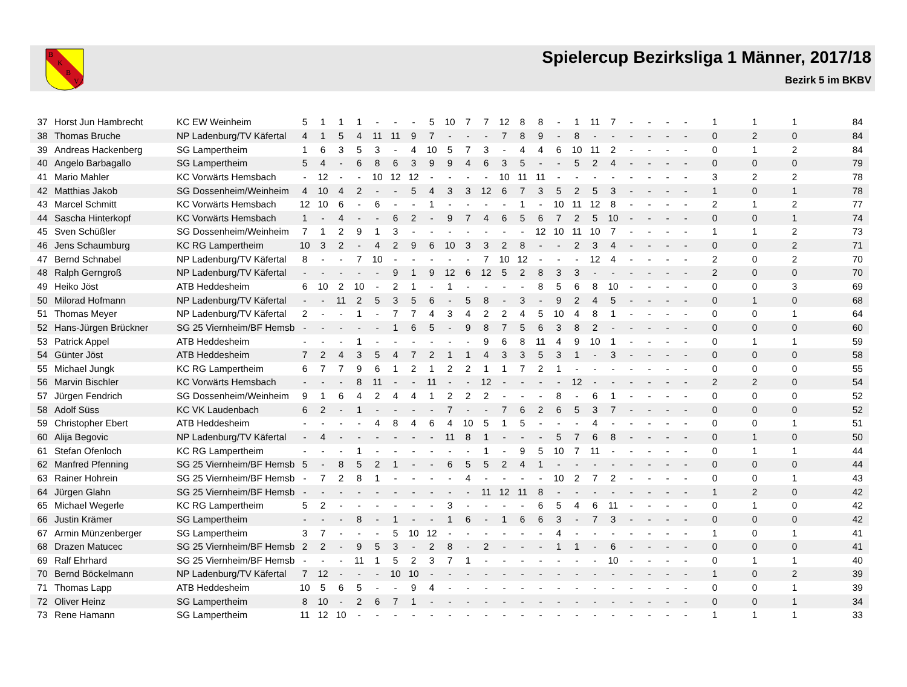B
K
B
V
Spielercup Bezirksliga 1 Männer, 2017/18
Bezirk 5 im BKBV
| 37 | Horst Jun Hambrecht | KC EW Weinheim | 5 | 1 | 1 | 1 | - | - | - | 5 | 10 | 7 | 7 | 12 | 8 | 8 | - | 1 | 11 | 7 | - | - | - | - | 1 | 1 | 1 | 84 |
| 38 | Thomas Bruche | NP Ladenburg/TV Käfertal | 4 | 1 | 5 | 4 | 11 | 11 | 9 | 7 | - | - | - | 7 | 8 | 9 | - | 8 | - | - | - | - | - | - | 0 | 2 | 0 | 84 |
| 39 | Andreas Hackenberg | SG Lampertheim | 1 | 6 | 3 | 5 | 3 | - | 4 | 10 | 5 | 7 | 3 | - | 4 | 4 | 6 | 10 | 11 | 2 | - | - | - | - | 0 | 1 | 2 | 84 |
| 40 | Angelo Barbagallo | SG Lampertheim | 5 | 4 | - | 6 | 8 | 6 | 3 | 9 | 9 | 4 | 6 | 3 | 5 | - | - | 5 | 2 | 4 | - | - | - | - | 0 | 0 | 0 | 79 |
| 41 | Mario Mahler | KC Vorwärts Hemsbach | - | 12 | - | - | 10 | 12 | 12 | - | - | - | - | 10 | 11 | 11 | - | - | - | - | - | - | - | - | 3 | 2 | 2 | 78 |
| 42 | Matthias Jakob | SG Dossenheim/Weinheim | 4 | 10 | 4 | 2 | - | - | 5 | 4 | 3 | 3 | 12 | 6 | 7 | 3 | 5 | 2 | 5 | 3 | - | - | - | - | 1 | 0 | 1 | 78 |
| 43 | Marcel Schmitt | KC Vorwärts Hemsbach | 12 | 10 | 6 | - | 6 | - | - | 1 | - | - | - | - | 1 | - | 10 | 11 | 12 | 8 | - | - | - | - | 2 | 1 | 2 | 77 |
| 44 | Sascha Hinterkopf | KC Vorwärts Hemsbach | 1 | - | 4 | - | - | 6 | 2 | - | 9 | 7 | 4 | 6 | 5 | 6 | 7 | 2 | 5 | 10 | - | - | - | - | 0 | 0 | 1 | 74 |
| 45 | Sven Schüßler | SG Dossenheim/Weinheim | 7 | 1 | 2 | 9 | 1 | 3 | - | - | - | - | - | - | - | 12 | 10 | 11 | 10 | 7 | - | - | - | - | 1 | 1 | 2 | 73 |
| 46 | Jens Schaumburg | KC RG Lampertheim | 10 | 3 | 2 | - | 4 | 2 | 9 | 6 | 10 | 3 | 3 | 2 | 8 | - | - | 2 | 3 | 4 | - | - | - | - | 0 | 0 | 2 | 71 |
| 47 | Bernd Schnabel | NP Ladenburg/TV Käfertal | 8 | - | - | 7 | 10 | - | - | - | - | - | 7 | 10 | 12 | - | - | - | 12 | 4 | - | - | - | - | 2 | 0 | 2 | 70 |
| 48 | Ralph Gerngroß | NP Ladenburg/TV Käfertal | - | - | - | - | - | 9 | 1 | 9 | 12 | 6 | 12 | 5 | 2 | 8 | 3 | 3 | - | - | - | - | - | - | 2 | 0 | 0 | 70 |
| 49 | Heiko Jöst | ATB Heddesheim | 6 | 10 | 2 | 10 | - | 2 | 1 | - | 1 | - | - | - | - | 8 | 5 | 6 | 8 | 10 | - | - | - | - | 0 | 0 | 3 | 69 |
| 50 | Milorad Hofmann | NP Ladenburg/TV Käfertal | - | - | 11 | 2 | 5 | 3 | 5 | 6 | - | 5 | 8 | - | 3 | - | 9 | 2 | 4 | 5 | - | - | - | - | 0 | 1 | 0 | 68 |
| 51 | Thomas Meyer | NP Ladenburg/TV Käfertal | 2 | - | - | 1 | - | 7 | 7 | 4 | 3 | 4 | 2 | 2 | 4 | 5 | 10 | 4 | 8 | 1 | - | - | - | - | 0 | 0 | 1 | 64 |
| 52 | Hans-Jürgen Brückner | SG 25 Viernheim/BF Hemsb | - | - | - | - | - | 1 | 6 | 5 | - | 9 | 8 | 7 | 5 | 6 | 3 | 8 | 2 | - | - | - | - | - | 0 | 0 | 0 | 60 |
| 53 | Patrick Appel | ATB Heddesheim | - | - | - | 1 | - | - | - | - | - | - | 9 | 6 | 8 | 11 | 4 | 9 | 10 | 1 | - | - | - | - | 0 | 1 | 1 | 59 |
| 54 | Günter Jöst | ATB Heddesheim | 7 | 2 | 4 | 3 | 5 | 4 | 7 | 2 | 1 | 1 | 4 | 3 | 3 | 5 | 3 | 1 | - | 3 | - | - | - | - | 0 | 0 | 0 | 58 |
| 55 | Michael Jungk | KC RG Lampertheim | 6 | 7 | 7 | 9 | 6 | 1 | 2 | 1 | 2 | 2 | 1 | 1 | 7 | 2 | 1 | - | - | - | - | - | - | - | 0 | 0 | 0 | 55 |
| 56 | Marvin Bischler | KC Vorwärts Hemsbach | - | - | - | 8 | 11 | - | - | 11 | - | - | 12 | - | - | - | - | 12 | - | - | - | - | - | - | 2 | 2 | 0 | 54 |
| 57 | Jürgen Fendrich | SG Dossenheim/Weinheim | 9 | 1 | 6 | 4 | 2 | 4 | 4 | 1 | 2 | 2 | 2 | - | - | - | 8 | - | 6 | 1 | - | - | - | - | 0 | 0 | 0 | 52 |
| 58 | Adolf Süss | KC VK Laudenbach | 6 | 2 | - | 1 | - | - | - | - | 7 | - | - | 7 | 6 | 2 | 6 | 5 | 3 | 7 | - | - | - | - | 0 | 0 | 0 | 52 |
| 59 | Christopher Ebert | ATB Heddesheim | - | - | - | - | 4 | 8 | 4 | 6 | 4 | 10 | 5 | 1 | 5 | - | - | - | 4 | - | - | - | - | - | 0 | 0 | 1 | 51 |
| 60 | Alija Begovic | NP Ladenburg/TV Käfertal | - | 4 | - | - | - | - | - | - | 11 | 8 | 1 | - | - | - | 5 | 7 | 6 | 8 | - | - | - | - | 0 | 1 | 0 | 50 |
| 61 | Stefan Ofenloch | KC RG Lampertheim | - | - | - | 1 | - | - | - | - | - | - | 1 | - | 9 | 5 | 10 | 7 | 11 | - | - | - | - | - | 0 | 1 | 1 | 44 |
| 62 | Manfred Pfenning | SG 25 Viernheim/BF Hemsb | 5 | - | 8 | 5 | 2 | 1 | - | - | 6 | 5 | 5 | 2 | 4 | 1 | - | - | - | - | - | - | - | - | 0 | 0 | 0 | 44 |
| 63 | Rainer Hohrein | SG 25 Viernheim/BF Hemsb | - | 7 | 2 | 8 | 1 | - | - | - | - | 4 | - | - | - | - | 10 | 2 | 7 | 2 | - | - | - | - | 0 | 0 | 1 | 43 |
| 64 | Jürgen Glahn | SG 25 Viernheim/BF Hemsb | - | - | - | - | - | - | - | - | - | - | 11 | 12 | 11 | 8 | - | - | - | - | - | - | - | - | 1 | 2 | 0 | 42 |
| 65 | Michael Wegerle | KC RG Lampertheim | 5 | 2 | - | - | - | - | - | - | 3 | - | - | - | - | 6 | 5 | 4 | 6 | 11 | - | - | - | - | 0 | 1 | 0 | 42 |
| 66 | Justin Krämer | SG Lampertheim | - | - | - | 8 | - | 1 | - | - | 1 | 6 | - | 1 | 6 | 6 | 3 | - | 7 | 3 | - | - | - | - | 0 | 0 | 0 | 42 |
| 67 | Armin Münzenberger | SG Lampertheim | 3 | 7 | - | - | - | 5 | 10 | 12 | - | - | - | - | - | - | 4 | - | - | - | - | - | - | - | 1 | 0 | 1 | 41 |
| 68 | Drazen Matucec | SG 25 Viernheim/BF Hemsb | 2 | 2 | - | 9 | 5 | 3 | - | 2 | 8 | - | 2 | - | - | - | 1 | 1 | - | 6 | - | - | - | - | 0 | 0 | 0 | 41 |
| 69 | Ralf Ehrhard | SG 25 Viernheim/BF Hemsb | - | - | - | 11 | 1 | 5 | 2 | 3 | 7 | 1 | - | - | - | - | - | - | - | 10 | - | - | - | - | 0 | 1 | 1 | 40 |
| 70 | Bernd Böckelmann | NP Ladenburg/TV Käfertal | 7 | 12 | - | - | - | 10 | 10 | - | - | - | - | - | - | - | - | - | - | - | - | - | - | - | 1 | 0 | 2 | 39 |
| 71 | Thomas Lapp | ATB Heddesheim | 10 | 5 | 6 | 5 | - | - | 9 | 4 | - | - | - | - | - | - | - | - | - | - | - | - | - | - | 0 | 0 | 1 | 39 |
| 72 | Oliver Heinz | SG Lampertheim | 8 | 10 | - | 2 | 6 | 7 | 1 | - | - | - | - | - | - | - | - | - | - | - | - | - | - | - | 0 | 0 | 1 | 34 |
| 73 | Rene Hamann | SG Lampertheim | 11 | 12 | 10 | - | - | - | - | - | - | - | - | - | - | - | - | - | - | - | - | - | - | - | 1 | 1 | 1 | 33 |